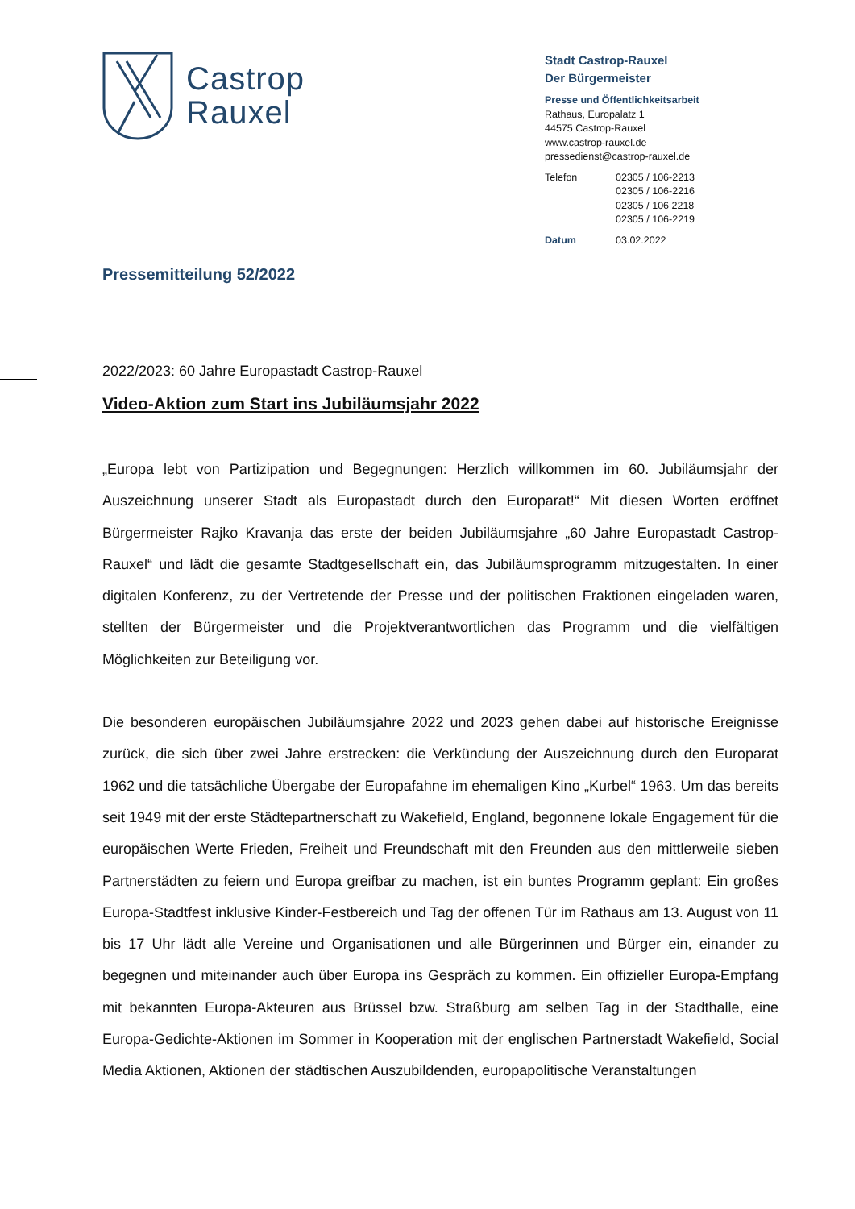Castrop
Rauxel
Stadt Castrop-Rauxel
Der Bürgermeister
Presse und Öffentlichkeitsarbeit
Rathaus, Europalatz 1
44575 Castrop-Rauxel
www.castrop-rauxel.de
pressedienst@castrop-rauxel.de
Telefon 02305 / 106-2213
02305 / 106-2216
02305 / 106 2218
02305 / 106-2219
Datum 03.02.2022
Pressemitteilung 52/2022
2022/2023: 60 Jahre Europastadt Castrop-Rauxel
Video-Aktion zum Start ins Jubiläumsjahr 2022
„Europa lebt von Partizipation und Begegnungen: Herzlich willkommen im 60. Jubiläumsjahr der Auszeichnung unserer Stadt als Europastadt durch den Europarat!“ Mit diesen Worten eröffnet Bürgermeister Rajko Kravanja das erste der beiden Jubiläumsjahre „60 Jahre Europastadt Castrop-Rauxel“ und lädt die gesamte Stadtgesellschaft ein, das Jubiläumsprogramm mitzugestalten. In einer digitalen Konferenz, zu der Vertretende der Presse und der politischen Fraktionen eingeladen waren, stellten der Bürgermeister und die Projektverantwortlichen das Programm und die vielfältigen Möglichkeiten zur Beteiligung vor.
Die besonderen europäischen Jubiläumsjahre 2022 und 2023 gehen dabei auf historische Ereignisse zurück, die sich über zwei Jahre erstrecken: die Verkündung der Auszeichnung durch den Europarat 1962 und die tatsächliche Übergabe der Europafahne im ehemaligen Kino „Kurbel“ 1963. Um das bereits seit 1949 mit der erste Städtepartnerschaft zu Wakefield, England, begonnene lokale Engagement für die europäischen Werte Frieden, Freiheit und Freundschaft mit den Freunden aus den mittlerweile sieben Partnerstädten zu feiern und Europa greifbar zu machen, ist ein buntes Programm geplant: Ein großes Europa-Stadtfest inklusive Kinder-Festbereich und Tag der offenen Tür im Rathaus am 13. August von 11 bis 17 Uhr lädt alle Vereine und Organisationen und alle Bürgerinnen und Bürger ein, einander zu begegnen und miteinander auch über Europa ins Gespräch zu kommen. Ein offizieller Europa-Empfang mit bekannten Europa-Akteuren aus Brüssel bzw. Straßburg am selben Tag in der Stadthalle, eine Europa-Gedichte-Aktionen im Sommer in Kooperation mit der englischen Partnerstadt Wakefield, Social Media Aktionen, Aktionen der städtischen Auszubildenden, europapolitische Veranstaltungen